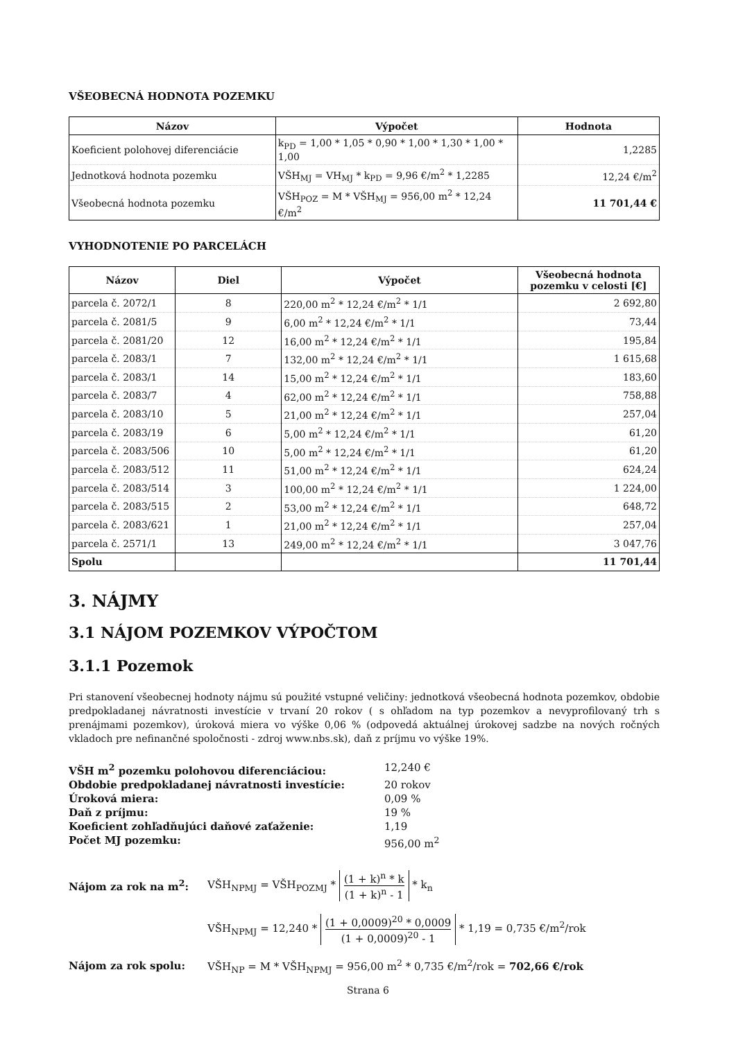VŠEOBECNÁ HODNOTA POZEMKU
| Názov | Výpočet | Hodnota |
| --- | --- | --- |
| Koeficient polohovej diferenciácie | k<sub>PD</sub> = 1,00 * 1,05 * 0,90 * 1,00 * 1,30 * 1,00 * 1,00 | 1,2285 |
| Jednotková hodnota pozemku | VŠH<sub>MJ</sub> = VH<sub>MJ</sub> * k<sub>PD</sub> = 9,96 €/m<sup>2</sup> * 1,2285 | 12,24 €/m<sup>2</sup> |
| Všeobecná hodnota pozemku | VŠH<sub>POZ</sub> = M * VŠH<sub>MJ</sub> = 956,00 m<sup>2</sup> * 12,24 €/m<sup>2</sup> | 11 701,44 € |
VYHODNOTENIE PO PARCELÁCH
| Názov | Diel | Výpočet | Všeobecná hodnota pozemku v celosti [€] |
| --- | --- | --- | --- |
| parcela č. 2072/1 | 8 | 220,00 m<sup>2</sup> * 12,24 €/m<sup>2</sup> * 1/1 | 2 692,80 |
| parcela č. 2081/5 | 9 | 6,00 m<sup>2</sup> * 12,24 €/m<sup>2</sup> * 1/1 | 73,44 |
| parcela č. 2081/20 | 12 | 16,00 m<sup>2</sup> * 12,24 €/m<sup>2</sup> * 1/1 | 195,84 |
| parcela č. 2083/1 | 7 | 132,00 m<sup>2</sup> * 12,24 €/m<sup>2</sup> * 1/1 | 1 615,68 |
| parcela č. 2083/1 | 14 | 15,00 m<sup>2</sup> * 12,24 €/m<sup>2</sup> * 1/1 | 183,60 |
| parcela č. 2083/7 | 4 | 62,00 m<sup>2</sup> * 12,24 €/m<sup>2</sup> * 1/1 | 758,88 |
| parcela č. 2083/10 | 5 | 21,00 m<sup>2</sup> * 12,24 €/m<sup>2</sup> * 1/1 | 257,04 |
| parcela č. 2083/19 | 6 | 5,00 m<sup>2</sup> * 12,24 €/m<sup>2</sup> * 1/1 | 61,20 |
| parcela č. 2083/506 | 10 | 5,00 m<sup>2</sup> * 12,24 €/m<sup>2</sup> * 1/1 | 61,20 |
| parcela č. 2083/512 | 11 | 51,00 m<sup>2</sup> * 12,24 €/m<sup>2</sup> * 1/1 | 624,24 |
| parcela č. 2083/514 | 3 | 100,00 m<sup>2</sup> * 12,24 €/m<sup>2</sup> * 1/1 | 1 224,00 |
| parcela č. 2083/515 | 2 | 53,00 m<sup>2</sup> * 12,24 €/m<sup>2</sup> * 1/1 | 648,72 |
| parcela č. 2083/621 | 1 | 21,00 m<sup>2</sup> * 12,24 €/m<sup>2</sup> * 1/1 | 257,04 |
| parcela č. 2571/1 | 13 | 249,00 m<sup>2</sup> * 12,24 €/m<sup>2</sup> * 1/1 | 3 047,76 |
| Spolu | | | 11 701,44 |
3. NÁJMY
3.1 NÁJOM POZEMKOV VÝPOČTOM
3.1.1 Pozemok
Pri stanovení všeobecnej hodnoty nájmu sú použité vstupné veličiny: jednotková všeobecná hodnota pozemkov, obdobie predpokladanej návratnosti investície v trvaní 20 rokov ( s ohľadom na typ pozemkov a nevyprofilovaný trh s prenájmami pozemkov), úroková miera vo výške 0,06 % (odpovedá aktuálnej úrokovej sadzbe na nových ročných vkladoch pre nefinančné spoločnosti - zdroj www.nbs.sk), daň z príjmu vo výške 19%.
VŠH m<sup>2</sup> pozemku polohovou diferenciáciou: 12,240 € Obdobie predpokladanej návratnosti investície: 20 rokov Úroková miera: 0,09 % Daň z príjmu: 19 % Koeficient zohľadňujúci daňové zaťaženie: 1,19 Počet MJ pozemku: 956,00 m<sup>2</sup>
Nájom za rok na m<sup>2</sup>:
VŠH<sub>NPMJ</sub> = VŠH<sub>POZMJ</sub> * (1 + k)<sup>n</sup> * k (1 + k)<sup>n</sup> - 1 * k<sub>n</sub>
VŠH<sub>NPMJ</sub> = 12,240 * (1 + 0,0009)<sup>20</sup> * 0,0009 (1 + 0,0009)<sup>20</sup> - 1 * 1,19 = 0,735 €/m<sup>2</sup>/rok
Nájom za rok spolu:
VŠH<sub>NP</sub> = M * VŠH<sub>NPMJ</sub> = 956,00 m<sup>2</sup> * 0,735 €/m<sup>2</sup>/rok = 702,66 €/rok
Strana 6